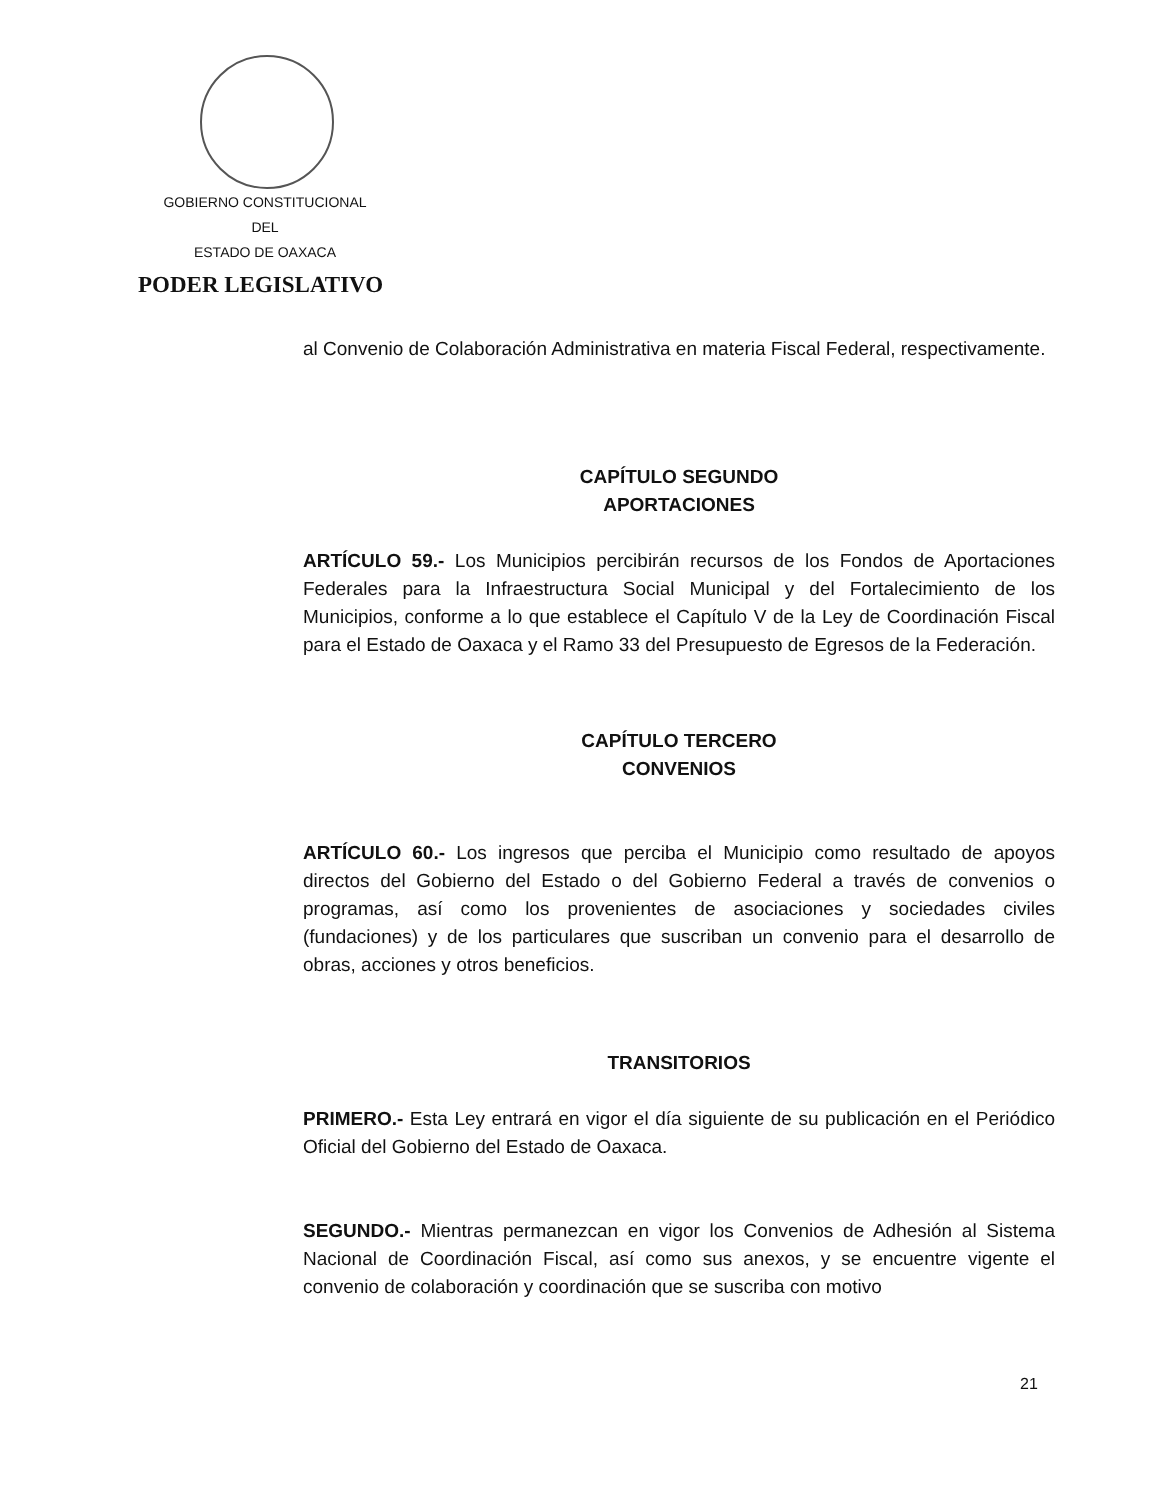GOBIERNO CONSTITUCIONAL
DEL
ESTADO DE OAXACA
PODER LEGISLATIVO
al Convenio de Colaboración Administrativa en materia Fiscal Federal, respectivamente.
CAPÍTULO SEGUNDO
APORTACIONES
ARTÍCULO 59.- Los Municipios percibirán recursos de los Fondos de Aportaciones Federales para la Infraestructura Social Municipal y del Fortalecimiento de los Municipios, conforme a lo que establece el Capítulo V de la Ley de Coordinación Fiscal para el Estado de Oaxaca y el Ramo 33 del Presupuesto de Egresos de la Federación.
CAPÍTULO TERCERO
CONVENIOS
ARTÍCULO 60.- Los ingresos que perciba el Municipio como resultado de apoyos directos del Gobierno del Estado o del Gobierno Federal a través de convenios o programas, así como los provenientes de asociaciones y sociedades civiles (fundaciones) y de los particulares que suscriban un convenio para el desarrollo de obras, acciones y otros beneficios.
TRANSITORIOS
PRIMERO.- Esta Ley entrará en vigor el día siguiente de su publicación en el Periódico Oficial del Gobierno del Estado de Oaxaca.
SEGUNDO.- Mientras permanezcan en vigor los Convenios de Adhesión al Sistema Nacional de Coordinación Fiscal, así como sus anexos, y se encuentre vigente el convenio de colaboración y coordinación que se suscriba con motivo
21